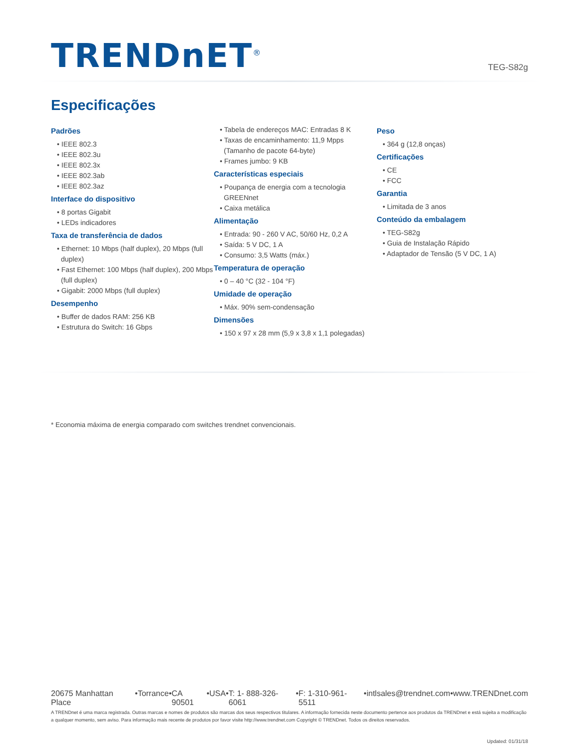TRENDnET<sup>®</sup>
TEG-S82g
Especificações
Padrões
• IEEE 802.3
• IEEE 802.3u
• IEEE 802.3x
• IEEE 802.3ab
• IEEE 802.3az
Interface do dispositivo
• 8 portas Gigabit
• LEDs indicadores
Taxa de transferência de dados
• Ethernet: 10 Mbps (half duplex), 20 Mbps (full duplex)
• Fast Ethernet: 100 Mbps (half duplex), 200 Mbps (full duplex)
• Gigabit: 2000 Mbps (full duplex)
Desempenho
• Buffer de dados RAM: 256 KB
• Estrutura do Switch: 16 Gbps
• Tabela de endereços MAC: Entradas 8 K
• Taxas de encaminhamento: 11,9 Mpps (Tamanho de pacote 64-byte)
• Frames jumbo: 9 KB
Características especiais
• Poupança de energia com a tecnologia GREENnet
• Caixa metálica
Alimentação
• Entrada: 90 - 260 V AC, 50/60 Hz, 0,2 A
• Saída: 5 V DC, 1 A
• Consumo: 3,5 Watts (máx.)
Temperatura de operação
• 0 – 40 °C (32 - 104 °F)
Umidade de operação
• Máx. 90% sem-condensação
Dimensões
• 150 x 97 x 28 mm (5,9 x 3,8 x 1,1 polegadas)
Peso
• 364 g (12,8 onças)
Certificações
• CE
• FCC
Garantia
• Limitada de 3 anos
Conteúdo da embalagem
• TEG-S82g
• Guia de Instalação Rápido
• Adaptador de Tensão (5 V DC, 1 A)
* Economia máxima de energia comparado com switches trendnet convencionais.
20675 Manhattan Place • Torrance • CA 90501 • USA • T: 1- 888-326-6061 • F: 1-310-961-5511 • intlsales@trendnet.com • www.TRENDnet.com
A TRENDnet é uma marca registrada. Outras marcas e nomes de produtos são marcas dos seus respectivos titulares. A informação fornecida neste documento pertence aos produtos da TRENDnet e está sujeita a modificação a qualquer momento, sem aviso. Para informação mais recente de produtos por favor visite http://www.trendnet.com Copyright © TRENDnet. Todos os direitos reservados.
Updated: 01/31/18